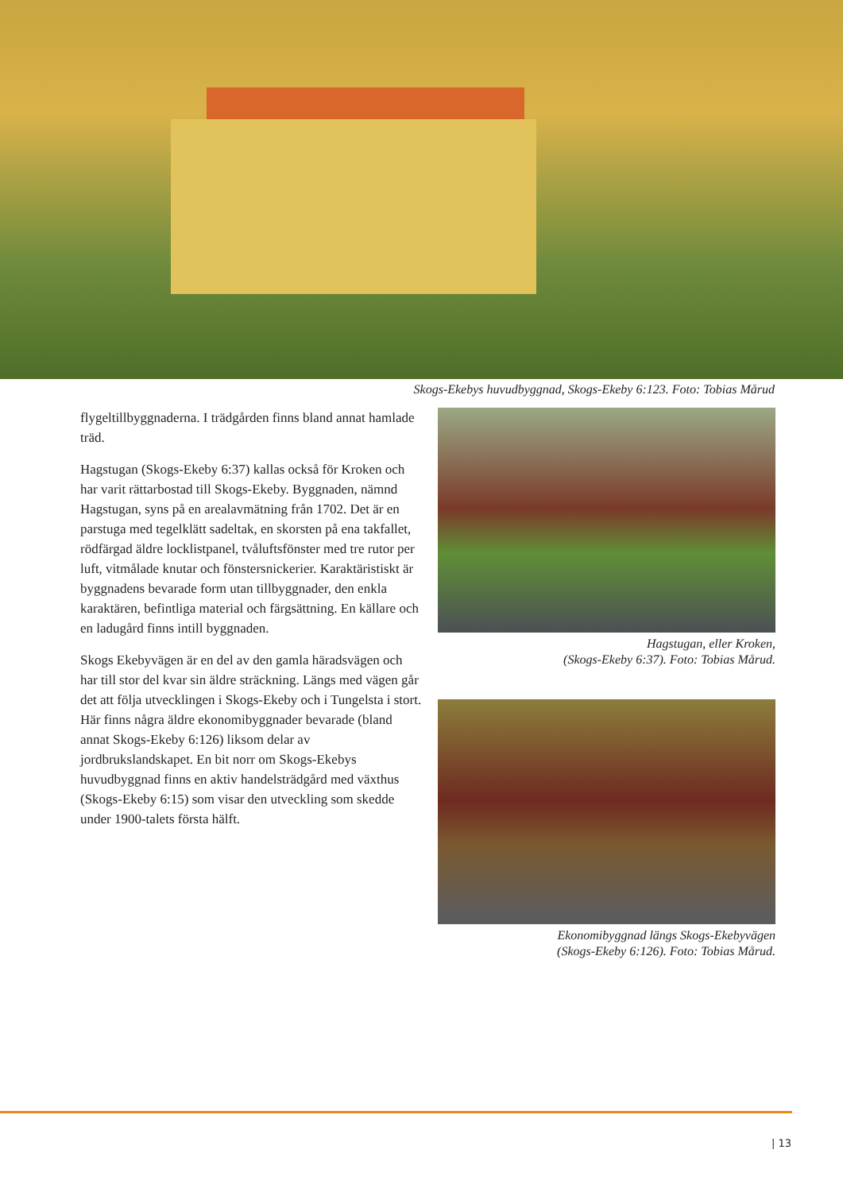Skogs-Ekebys huvudbyggnad, Skogs-Ekeby 6:123. Foto: Tobias Mårud
flygeltillbyggnaderna. I trädgården finns bland annat hamlade träd.
Hagstugan (Skogs-Ekeby 6:37) kallas också för Kroken och har varit rättarbostad till Skogs-Ekeby. Byggnaden, nämnd Hagstugan, syns på en arealavmätning från 1702. Det är en parstuga med tegelklätt sadeltak, en skorsten på ena takfallet, rödfärgad äldre locklistpanel, tvåluftsfönster med tre rutor per luft, vitmålade knutar och fönstersnickerier. Karaktäristiskt är byggnadens bevarade form utan tillbyggnader, den enkla karaktären, befintliga material och färgsättning. En källare och en ladugård finns intill byggnaden.
Skogs Ekebyvägen är en del av den gamla häradsvägen och har till stor del kvar sin äldre sträckning. Längs med vägen går det att följa utvecklingen i Skogs-Ekeby och i Tungelsta i stort. Här finns några äldre ekonomibyggnader bevarade (bland annat Skogs-Ekeby 6:126) liksom delar av jordbrukslandskapet. En bit norr om Skogs-Ekebys huvudbyggnad finns en aktiv handelsträdgård med växthus (Skogs-Ekeby 6:15) som visar den utveckling som skedde under 1900-talets första hälft.
Hagstugan, eller Kroken,
(Skogs-Ekeby 6:37). Foto: Tobias Mårud.
Ekonomibyggnad längs Skogs-Ekebyvägen
(Skogs-Ekeby 6:126). Foto: Tobias Mårud.
| 13